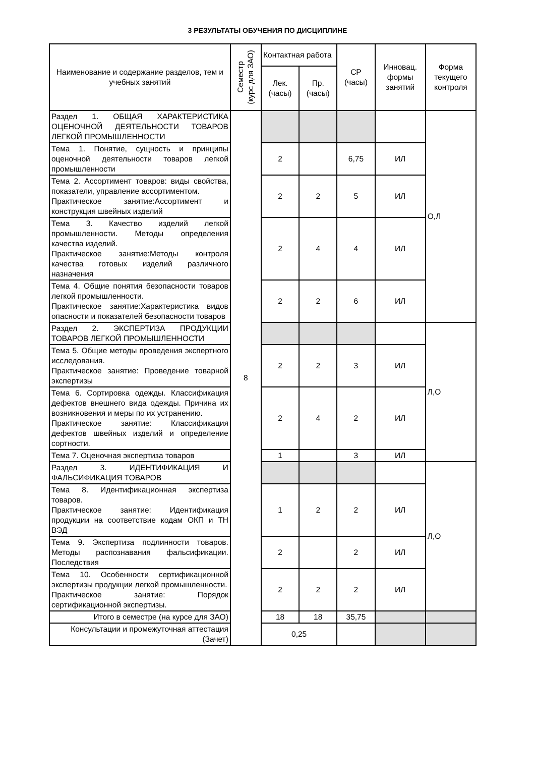3 РЕЗУЛЬТАТЫ ОБУЧЕНИЯ ПО ДИСЦИПЛИНЕ
| Наименование и содержание разделов, тем и учебных занятий | Семестр (курс для ЗАО) | Контактная работа | | СР (часы) | Инновац. формы занятий | Форма текущего контроля |
| --- | --- | --- | --- | --- | --- | --- |
| | | Лек. (часы) | Пр. (часы) | | | |
| Раздел 1. ОБЩАЯ ХАРАКТЕРИСТИКА ОЦЕНОЧНОЙ ДЕЯТЕЛЬНОСТИ ТОВАРОВ ЛЕГКОЙ ПРОМЫШЛЕННОСТИ | 8 | | | | | О,Л |
| Тема 1. Понятие, сущность и принципы оценочной деятельности товаров легкой промышленности | | 2 | | 6,75 | ИЛ | |
| Тема 2. Ассортимент товаров: виды свойства, показатели, управление ассортиментом. Практическое занятие:Ассортимент и конструкция швейных изделий | | 2 | 2 | 5 | ИЛ | |
| Тема 3. Качество изделий легкой промышленности. Методы определения качества изделий. Практическое занятие:Методы контроля качества готовых изделий различного назначения | | 2 | 4 | 4 | ИЛ | |
| Тема 4. Общие понятия безопасности товаров легкой промышленности. Практическое занятие:Характеристика видов опасности и показателей безопасности товаров | | 2 | 2 | 6 | ИЛ | |
| Раздел 2. ЭКСПЕРТИЗА ПРОДУКЦИИ ТОВАРОВ ЛЕГКОЙ ПРОМЫШЛЕННОСТИ | | | | | | Л,О |
| Тема 5. Общие методы проведения экспертного исследования. Практическое занятие: Проведение товарной экспертизы | | 2 | 2 | 3 | ИЛ | |
| Тема 6. Сортировка одежды. Классификация дефектов внешнего вида одежды. Причина их возникновения и меры по их устранению. Практическое занятие: Классификация дефектов швейных изделий и определение сортности. | | 2 | 4 | 2 | ИЛ | |
| Тема 7. Оценочная экспертиза товаров | | 1 | | 3 | ИЛ | |
| Раздел 3. ИДЕНТИФИКАЦИЯ И ФАЛЬСИФИКАЦИЯ ТОВАРОВ | | | | | | Л,О |
| Тема 8. Идентификационная экспертиза товаров. Практическое занятие: Идентификация продукции на соответствие кодам ОКП и ТН ВЭД | | 1 | 2 | 2 | ИЛ | |
| Тема 9. Экспертиза подлинности товаров. Методы распознавания фальсификации. Последствия | | 2 | | 2 | ИЛ | |
| Тема 10. Особенности сертификационной экспертизы продукции легкой промышленности. Практическое занятие: Порядок сертификационной экспертизы. | | 2 | 2 | 2 | ИЛ | |
| Итого в семестре (на курсе для ЗАО) | | 18 | 18 | 35,75 | | |
| Консультации и промежуточная аттестация (Зачет) | | 0,25 | | | | |